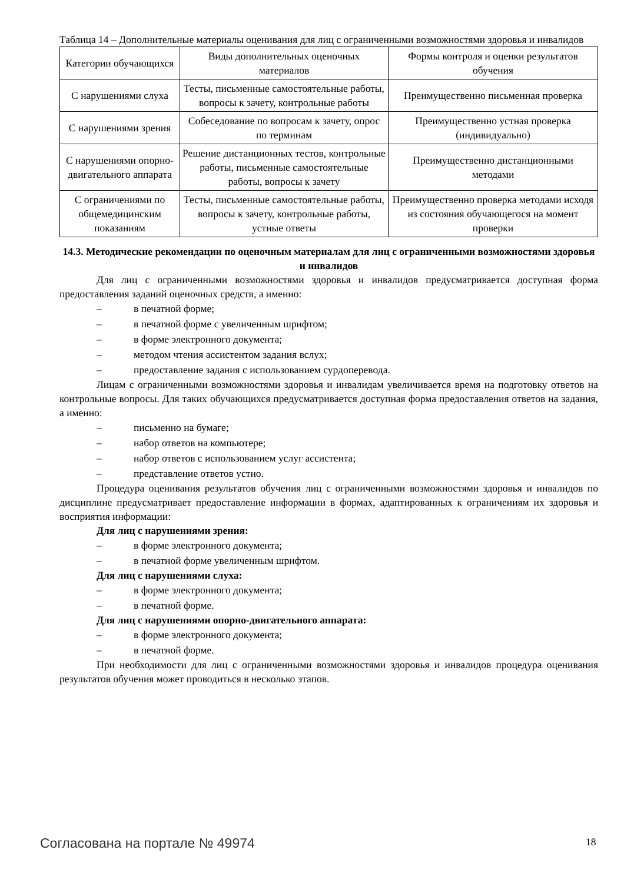Таблица 14 – Дополнительные материалы оценивания для лиц с ограниченными возможностями здоровья и инвалидов
| Категории обучающихся | Виды дополнительных оценочных материалов | Формы контроля и оценки результатов обучения |
| --- | --- | --- |
| С нарушениями слуха | Тесты, письменные самостоятельные работы, вопросы к зачету, контрольные работы | Преимущественно письменная проверка |
| С нарушениями зрения | Собеседование по вопросам к зачету, опрос по терминам | Преимущественно устная проверка (индивидуально) |
| С нарушениями опорно-двигательного аппарата | Решение дистанционных тестов, контрольные работы, письменные самостоятельные работы, вопросы к зачету | Преимущественно дистанционными методами |
| С ограничениями по общемедицинским показаниям | Тесты, письменные самостоятельные работы, вопросы к зачету, контрольные работы, устные ответы | Преимущественно проверка методами исходя из состояния обучающегося на момент проверки |
14.3. Методические рекомендации по оценочным материалам для лиц с ограниченными возможностями здоровья и инвалидов
Для лиц с ограниченными возможностями здоровья и инвалидов предусматривается доступная форма предоставления заданий оценочных средств, а именно:
– в печатной форме;
– в печатной форме с увеличенным шрифтом;
– в форме электронного документа;
– методом чтения ассистентом задания вслух;
– предоставление задания с использованием сурдоперевода.
Лицам с ограниченными возможностями здоровья и инвалидам увеличивается время на подготовку ответов на контрольные вопросы. Для таких обучающихся предусматривается доступная форма предоставления ответов на задания, а именно:
– письменно на бумаге;
– набор ответов на компьютере;
– набор ответов с использованием услуг ассистента;
– представление ответов устно.
Процедура оценивания результатов обучения лиц с ограниченными возможностями здоровья и инвалидов по дисциплине предусматривает предоставление информации в формах, адаптированных к ограничениям их здоровья и восприятия информации:
Для лиц с нарушениями зрения:
– в форме электронного документа;
– в печатной форме увеличенным шрифтом.
Для лиц с нарушениями слуха:
– в форме электронного документа;
– в печатной форме.
Для лиц с нарушениями опорно-двигательного аппарата:
– в форме электронного документа;
– в печатной форме.
При необходимости для лиц с ограниченными возможностями здоровья и инвалидов процедура оценивания результатов обучения может проводиться в несколько этапов.
Согласована на портале № 49974 18